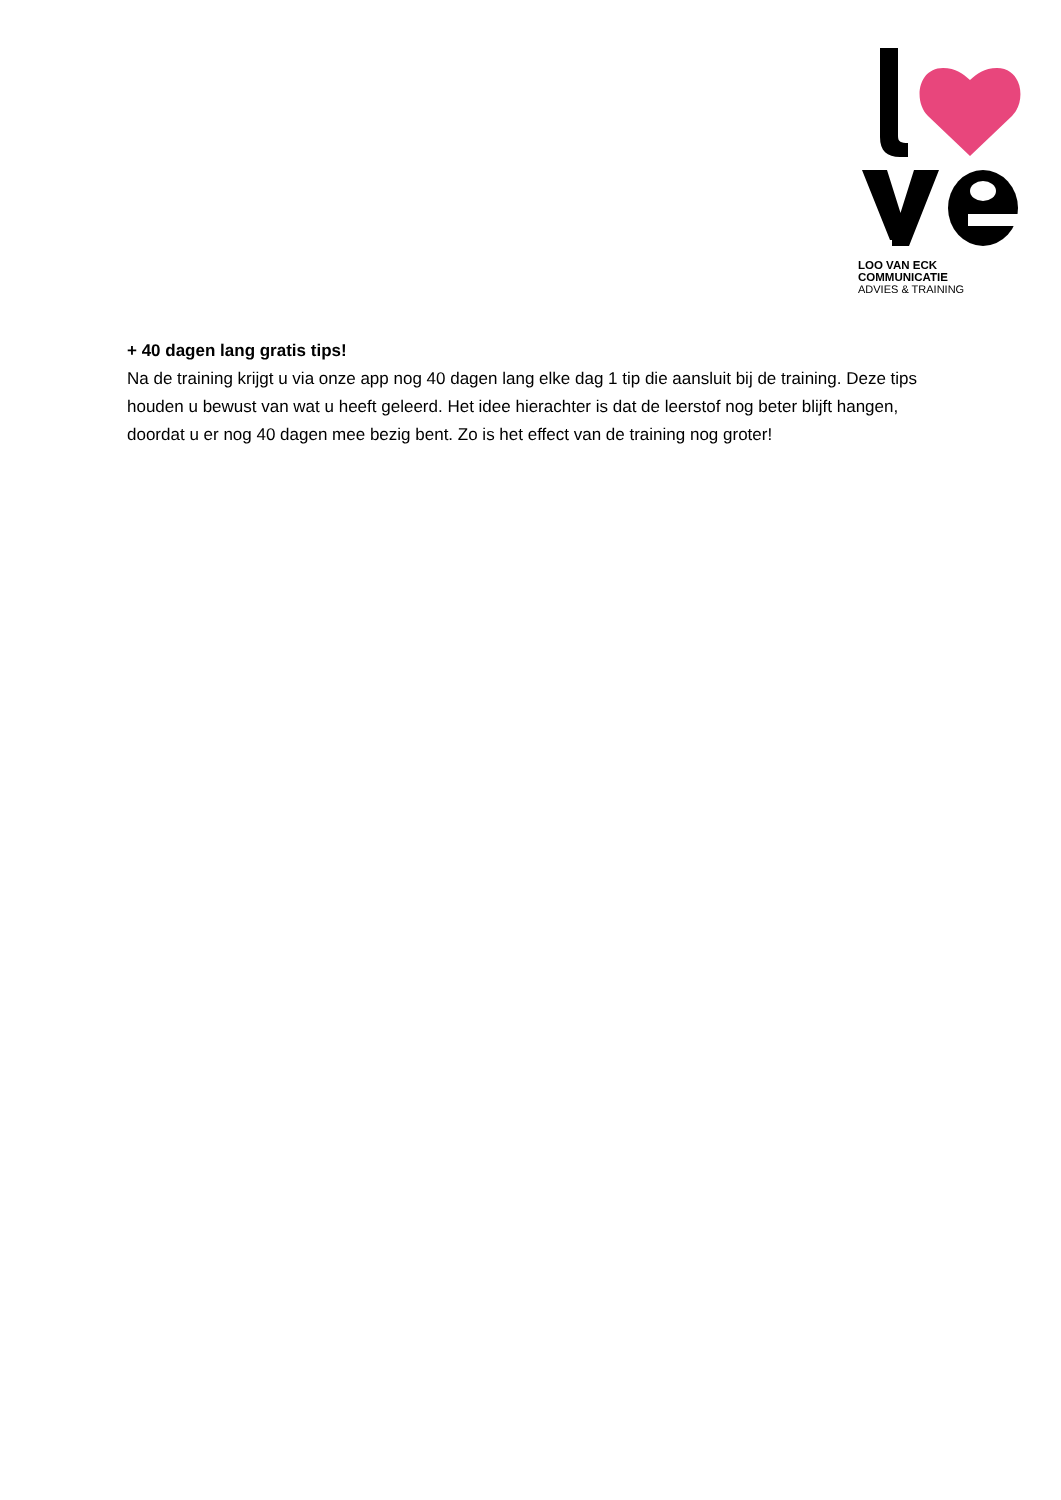LOO VAN ECK COMMUNICATIE
ADVIES & TRAINING
+ 40 dagen lang gratis tips!
Na de training krijgt u via onze app nog 40 dagen lang elke dag 1 tip die aansluit bij de training. Deze tips houden u bewust van wat u heeft geleerd. Het idee hierachter is dat de leerstof nog beter blijft hangen, doordat u er nog 40 dagen mee bezig bent. Zo is het effect van de training nog groter!